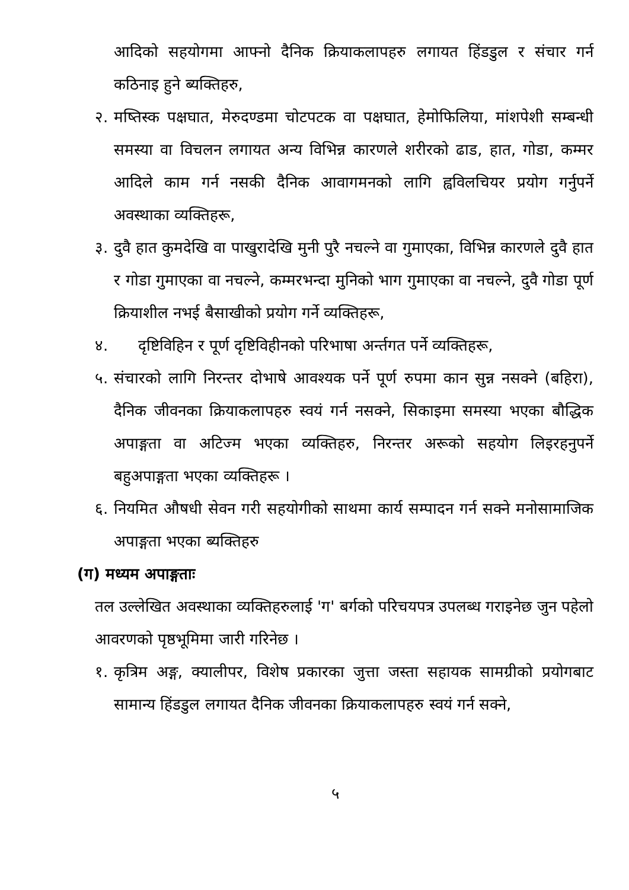आदिको सहयोगमा आफ्नो दैनिक क्रियाकलापहरु लगायत हिंडडुल र संचार गर्न कठिनाइ हुने ब्यक्तिहरु,
२. मष्तिस्क पक्षघात, मेरुदण्डमा चोटपटक वा पक्षघात, हेमोफिलिया, मांशपेशी सम्बन्धी समस्या वा विचलन लगायत अन्य विभिन्न कारणले शरीरको ढाड, हात, गोडा, कम्मर आदिले काम गर्न नसकी दैनिक आवागमनको लागि ह्वविलचियर प्रयोग गर्नुपर्ने अवस्थाका व्यक्तिहरू,
३. दुवै हात कुमदेखि वा पाखुरादेखि मुनी पुरै नचल्ने वा गुमाएका, विभिन्न कारणले दुवै हात र गोडा गुमाएका वा नचल्ने, कम्मरभन्दा मुनिको भाग गुमाएका वा नचल्ने, दुवै गोडा पूर्ण क्रियाशील नभई बैसाखीको प्रयोग गर्ने व्यक्तिहरू,
४. दृष्टिविहिन र पूर्ण दृष्टिविहीनको परिभाषा अर्न्तगत पर्ने व्यक्तिहरू,
५. संचारको लागि निरन्तर दोभाषे आवश्यक पर्ने पूर्ण रुपमा कान सुन्न नसक्ने (बहिरा), दैनिक जीवनका क्रियाकलापहरु स्वयं गर्न नसक्ने, सिकाइमा समस्या भएका बौद्धिक अपाङ्गता वा अटिज्म भएका व्यक्तिहरु, निरन्तर अरूको सहयोग लिइरहनुपर्ने बहुअपाङ्गता भएका व्यक्तिहरू ।
६. नियमित औषधी सेवन गरी सहयोगीको साथमा कार्य सम्पादन गर्न सक्ने मनोसामाजिक अपाङ्गता भएका ब्यक्तिहरु
(ग) मध्यम अपाङ्गताः
तल उल्लेखित अवस्थाका व्यक्तिहरुलाई 'ग' बर्गको परिचयपत्र उपलब्ध गराइनेछ जुन पहेलो आवरणको पृष्ठभूमिमा जारी गरिनेछ ।
१. कृत्रिम अङ्ग, क्यालीपर, विशेष प्रकारका जुत्ता जस्ता सहायक सामग्रीको प्रयोगबाट सामान्य हिंडडुल लगायत दैनिक जीवनका क्रियाकलापहरु स्वयं गर्न सक्ने,
५